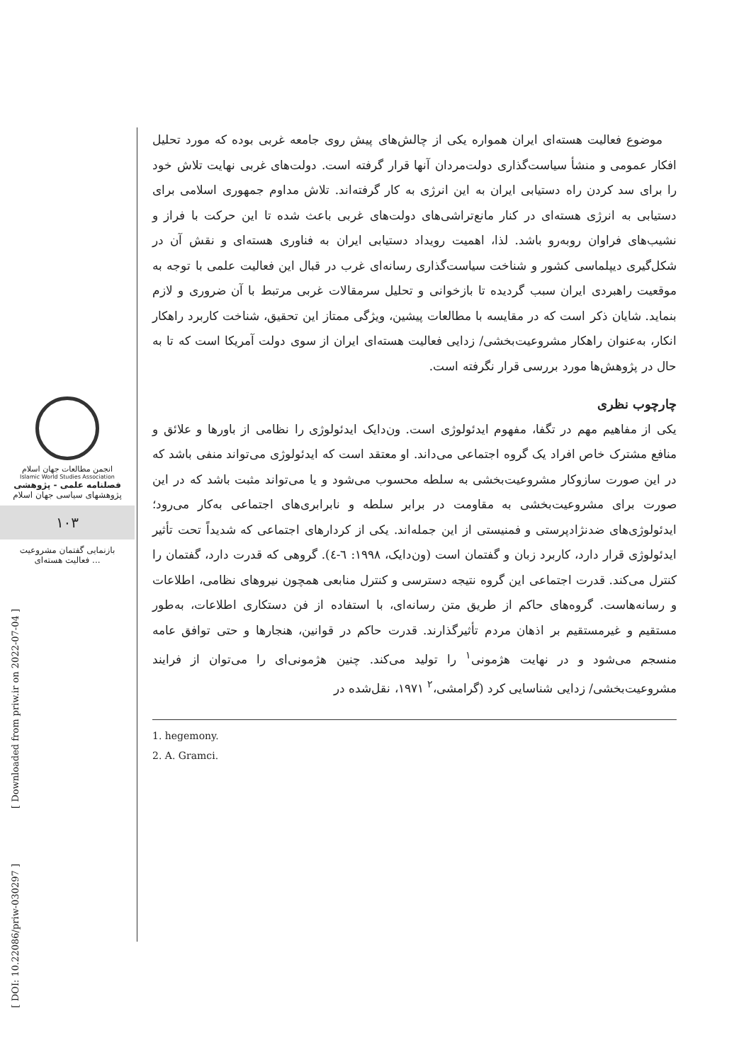انجمن مطالعات جهان اسلام
Islamic World Studies Association
فصلنامه علمی - پژوهشی
پژوهشهای سیاسی جهان اسلام
۱۰۳
بازنمایی گفتمان مشروعیت
فعالیت هسته‌ای ...
[ Downloaded from priw.ir on 2022-07-04 ]
[ DOI: 10.22086/priw-030297 ]
موضوع فعالیت هسته‌ای ایران همواره یکی از چالش‌های پیش روی جامعه غربی بوده که مورد تحلیل افکار عمومی و منشأ سیاست‌گذاری دولت‌مردان آنها قرار گرفته است. دولت‌های غربی نهایت تلاش خود را برای سد کردن راه دستیابی ایران به این انرژی به کار گرفته‌اند. تلاش مداوم جمهوری اسلامی برای دستیابی به انرژی هسته‌ای در کنار مانع‌تراشی‌های دولت‌های غربی باعث شده تا این حرکت با فراز و نشیب‌های فراوان روبه‌رو باشد. لذا، اهمیت رویداد دستیابی ایران به فناوری هسته‌ای و نقش آن در شکل‌گیری دیپلماسی کشور و شناخت سیاست‌گذاری رسانه‌ای غرب در قبال این فعالیت علمی با توجه به موقعیت راهبردی ایران سبب گردیده تا بازخوانی و تحلیل سرمقالات غربی مرتبط با آن ضروری و لازم بنماید. شایان ذکر است که در مقایسه با مطالعات پیشین، ویژگی ممتاز این تحقیق، شناخت کاربرد راهکار انکار، به‌عنوان راهکار مشروعیت‌بخشی/ زدایی فعالیت هسته‌ای ایران از سوی دولت آمریکا است که تا به حال در پژوهش‌ها مورد بررسی قرار نگرفته است.
چارچوب نظری
یکی از مفاهیم مهم در تگفا، مفهوم ایدئولوژی است. ون‌دایک ایدئولوژی را نظامی از باورها و علائق و منافع مشترک خاص افراد یک گروه اجتماعی می‌داند. او معتقد است که ایدئولوژی می‌تواند منفی باشد که در این صورت سازوکار مشروعیت‌بخشی به سلطه محسوب می‌شود و یا می‌تواند مثبت باشد که در این صورت برای مشروعیت‌بخشی به مقاومت در برابر سلطه و نابرابری‌های اجتماعی به‌کار می‌رود؛ ایدئولوژی‌های ضدنژادپرستی و فمنیستی از این جمله‌اند. یکی از کردارهای اجتماعی که شدیداً تحت تأثیر ایدئولوژی قرار دارد، کاربرد زبان و گفتمان است (ون‌دایک، ۱۹۹۸: ٦-٤). گروهی که قدرت دارد، گفتمان را کنترل می‌کند. قدرت اجتماعی این گروه نتیجه دسترسی و کنترل منابعی همچون نیروهای نظامی، اطلاعات و رسانه‌هاست. گروه‌های حاکم از طریق متن رسانه‌ای، با استفاده از فن دستکاری اطلاعات، به‌طور مستقیم و غیرمستقیم بر اذهان مردم تأثیرگذارند. قدرت حاکم در قوانین، هنجارها و حتی توافق عامه منسجم می‌شود و در نهایت هژمونی<sup>۱</sup> را تولید می‌کند. چنین هژمونی‌ای را می‌توان از فرایند مشروعیت‌بخشی/ زدایی شناسایی کرد (گرامشی،<sup>۲</sup> ۱۹۷۱، نقل‌شده در
1. hegemony.
2. A. Gramci.